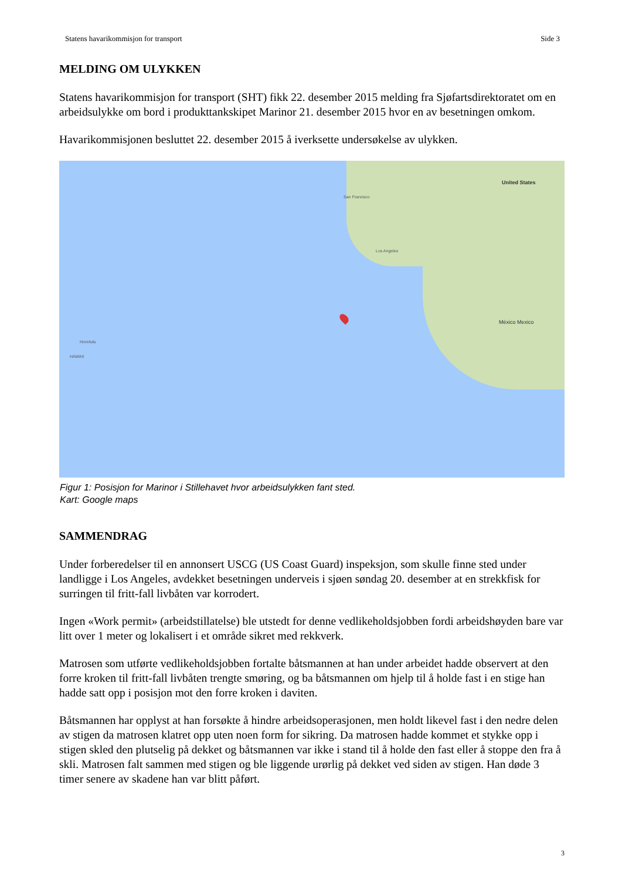Statens havarikommisjon for transport Side 3
MELDING OM ULYKKEN
Statens havarikommisjon for transport (SHT) fikk 22. desember 2015 melding fra Sjøfartsdirektoratet om en arbeidsulykke om bord i produkttankskipet Marinor 21. desember 2015 hvor en av besetningen omkom.
Havarikommisjonen besluttet 22. desember 2015 å iverksette undersøkelse av ulykken.
United States
San Francisco
Los Angeles
México Mexico
Honolulu
HAWAII
Figur 1: Posisjon for Marinor i Stillehavet hvor arbeidsulykken fant sted.
Kart: Google maps
SAMMENDRAG
Under forberedelser til en annonsert USCG (US Coast Guard) inspeksjon, som skulle finne sted under landligge i Los Angeles, avdekket besetningen underveis i sjøen søndag 20. desember at en strekkfisk for surringen til fritt-fall livbåten var korrodert.
Ingen «Work permit» (arbeidstillatelse) ble utstedt for denne vedlikeholdsjobben fordi arbeidshøyden bare var litt over 1 meter og lokalisert i et område sikret med rekkverk.
Matrosen som utførte vedlikeholdsjobben fortalte båtsmannen at han under arbeidet hadde observert at den forre kroken til fritt-fall livbåten trengte smøring, og ba båtsmannen om hjelp til å holde fast i en stige han hadde satt opp i posisjon mot den forre kroken i daviten.
Båtsmannen har opplyst at han forsøkte å hindre arbeidsoperasjonen, men holdt likevel fast i den nedre delen av stigen da matrosen klatret opp uten noen form for sikring. Da matrosen hadde kommet et stykke opp i stigen skled den plutselig på dekket og båtsmannen var ikke i stand til å holde den fast eller å stoppe den fra å skli. Matrosen falt sammen med stigen og ble liggende urørlig på dekket ved siden av stigen. Han døde 3 timer senere av skadene han var blitt påført.
3